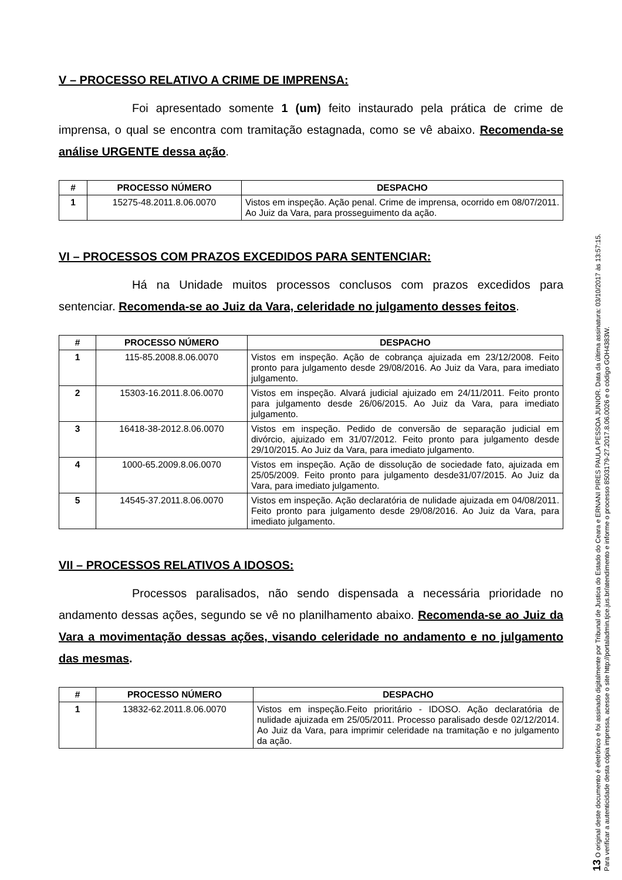V – PROCESSO RELATIVO A CRIME DE IMPRENSA:
Foi apresentado somente 1 (um) feito instaurado pela prática de crime de imprensa, o qual se encontra com tramitação estagnada, como se vê abaixo. Recomenda-se análise URGENTE dessa ação.
| # | PROCESSO NÚMERO | DESPACHO |
| --- | --- | --- |
| 1 | 15275-48.2011.8.06.0070 | Vistos em inspeção. Ação penal. Crime de imprensa, ocorrido em 08/07/2011. Ao Juiz da Vara, para prosseguimento da ação. |
VI – PROCESSOS COM PRAZOS EXCEDIDOS PARA SENTENCIAR:
Há na Unidade muitos processos conclusos com prazos excedidos para sentenciar. Recomenda-se ao Juiz da Vara, celeridade no julgamento desses feitos.
| # | PROCESSO NÚMERO | DESPACHO |
| --- | --- | --- |
| 1 | 115-85.2008.8.06.0070 | Vistos em inspeção. Ação de cobrança ajuizada em 23/12/2008. Feito pronto para julgamento desde 29/08/2016. Ao Juiz da Vara, para imediato julgamento. |
| 2 | 15303-16.2011.8.06.0070 | Vistos em inspeção. Alvará judicial ajuizado em 24/11/2011. Feito pronto para julgamento desde 26/06/2015. Ao Juiz da Vara, para imediato julgamento. |
| 3 | 16418-38-2012.8.06.0070 | Vistos em inspeção. Pedido de conversão de separação judicial em divórcio, ajuizado em 31/07/2012. Feito pronto para julgamento desde 29/10/2015. Ao Juiz da Vara, para imediato julgamento. |
| 4 | 1000-65.2009.8.06.0070 | Vistos em inspeção. Ação de dissolução de sociedade fato, ajuizada em 25/05/2009. Feito pronto para julgamento desde31/07/2015. Ao Juiz da Vara, para imediato julgamento. |
| 5 | 14545-37.2011.8.06.0070 | Vistos em inspeção. Ação declaratória de nulidade ajuizada em 04/08/2011. Feito pronto para julgamento desde 29/08/2016. Ao Juiz da Vara, para imediato julgamento. |
VII – PROCESSOS RELATIVOS A IDOSOS:
Processos paralisados, não sendo dispensada a necessária prioridade no andamento dessas ações, segundo se vê no planilhamento abaixo. Recomenda-se ao Juiz da Vara a movimentação dessas ações, visando celeridade no andamento e no julgamento das mesmas.
| # | PROCESSO NÚMERO | DESPACHO |
| --- | --- | --- |
| 1 | 13832-62.2011.8.06.0070 | Vistos em inspeção.Feito prioritário - IDOSO. Ação declaratória de nulidade ajuizada em 25/05/2011. Processo paralisado desde 02/12/2014. Ao Juiz da Vara, para imprimir celeridade na tramitação e no julgamento da ação. |
13 O original deste documento é eletrônico e foi assinado digitalmente por Tribunal de Justica do Estado do Ceara e ERNANI PIRES PAULA PESSOA JUNIOR. Data da última assinatura: 03/10/2017 às 13:57:15.
Para verificar a autenticidade desta cópia impressa, acesse o site http://portaladmin.tjce.jus.br/atendimento e informe o processo 8503179-27.2017.8.06.0026 e o código GOH4383W.